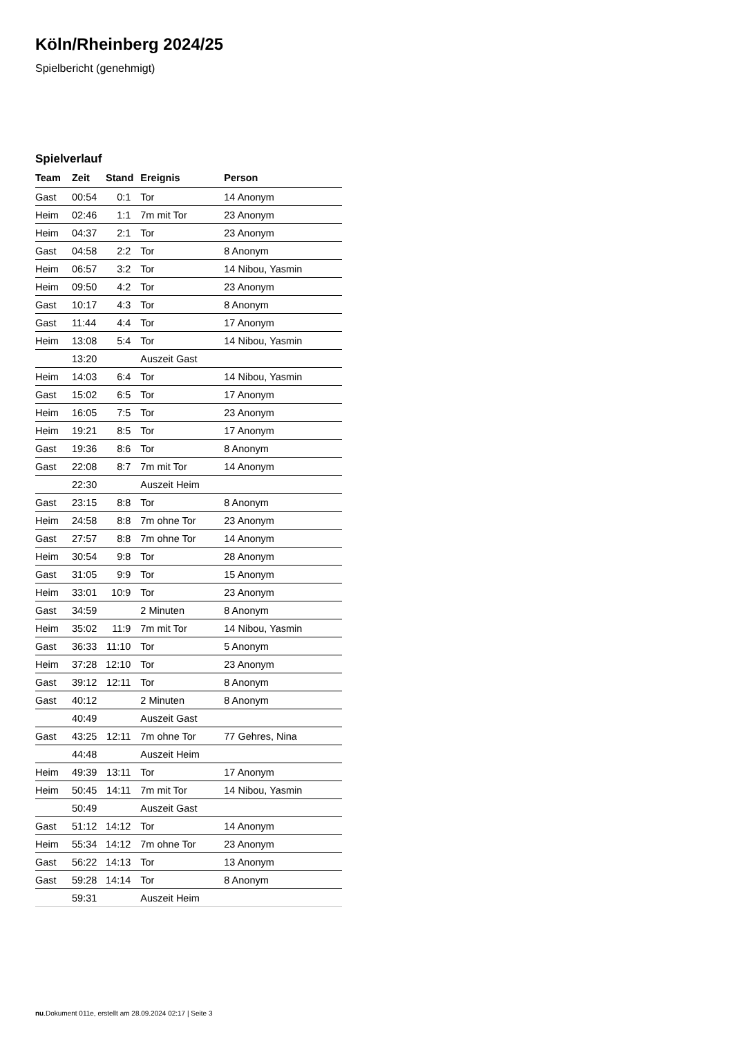Köln/Rheinberg 2024/25
Spielbericht (genehmigt)
Spielverlauf
| Team | Zeit | Stand | Ereignis | Person |
| --- | --- | --- | --- | --- |
| Gast | 00:54 | 0:1 | Tor | 14 Anonym |
| Heim | 02:46 | 1:1 | 7m mit Tor | 23 Anonym |
| Heim | 04:37 | 2:1 | Tor | 23 Anonym |
| Gast | 04:58 | 2:2 | Tor | 8 Anonym |
| Heim | 06:57 | 3:2 | Tor | 14 Nibou, Yasmin |
| Heim | 09:50 | 4:2 | Tor | 23 Anonym |
| Gast | 10:17 | 4:3 | Tor | 8 Anonym |
| Gast | 11:44 | 4:4 | Tor | 17 Anonym |
| Heim | 13:08 | 5:4 | Tor | 14 Nibou, Yasmin |
| | 13:20 | | Auszeit Gast | |
| Heim | 14:03 | 6:4 | Tor | 14 Nibou, Yasmin |
| Gast | 15:02 | 6:5 | Tor | 17 Anonym |
| Heim | 16:05 | 7:5 | Tor | 23 Anonym |
| Heim | 19:21 | 8:5 | Tor | 17 Anonym |
| Gast | 19:36 | 8:6 | Tor | 8 Anonym |
| Gast | 22:08 | 8:7 | 7m mit Tor | 14 Anonym |
| | 22:30 | | Auszeit Heim | |
| Gast | 23:15 | 8:8 | Tor | 8 Anonym |
| Heim | 24:58 | 8:8 | 7m ohne Tor | 23 Anonym |
| Gast | 27:57 | 8:8 | 7m ohne Tor | 14 Anonym |
| Heim | 30:54 | 9:8 | Tor | 28 Anonym |
| Gast | 31:05 | 9:9 | Tor | 15 Anonym |
| Heim | 33:01 | 10:9 | Tor | 23 Anonym |
| Gast | 34:59 | | 2 Minuten | 8 Anonym |
| Heim | 35:02 | 11:9 | 7m mit Tor | 14 Nibou, Yasmin |
| Gast | 36:33 | 11:10 | Tor | 5 Anonym |
| Heim | 37:28 | 12:10 | Tor | 23 Anonym |
| Gast | 39:12 | 12:11 | Tor | 8 Anonym |
| Gast | 40:12 | | 2 Minuten | 8 Anonym |
| | 40:49 | | Auszeit Gast | |
| Gast | 43:25 | 12:11 | 7m ohne Tor | 77 Gehres, Nina |
| | 44:48 | | Auszeit Heim | |
| Heim | 49:39 | 13:11 | Tor | 17 Anonym |
| Heim | 50:45 | 14:11 | 7m mit Tor | 14 Nibou, Yasmin |
| | 50:49 | | Auszeit Gast | |
| Gast | 51:12 | 14:12 | Tor | 14 Anonym |
| Heim | 55:34 | 14:12 | 7m ohne Tor | 23 Anonym |
| Gast | 56:22 | 14:13 | Tor | 13 Anonym |
| Gast | 59:28 | 14:14 | Tor | 8 Anonym |
| | 59:31 | | Auszeit Heim | |
nu.Dokument 011e, erstellt am 28.09.2024 02:17 | Seite 3